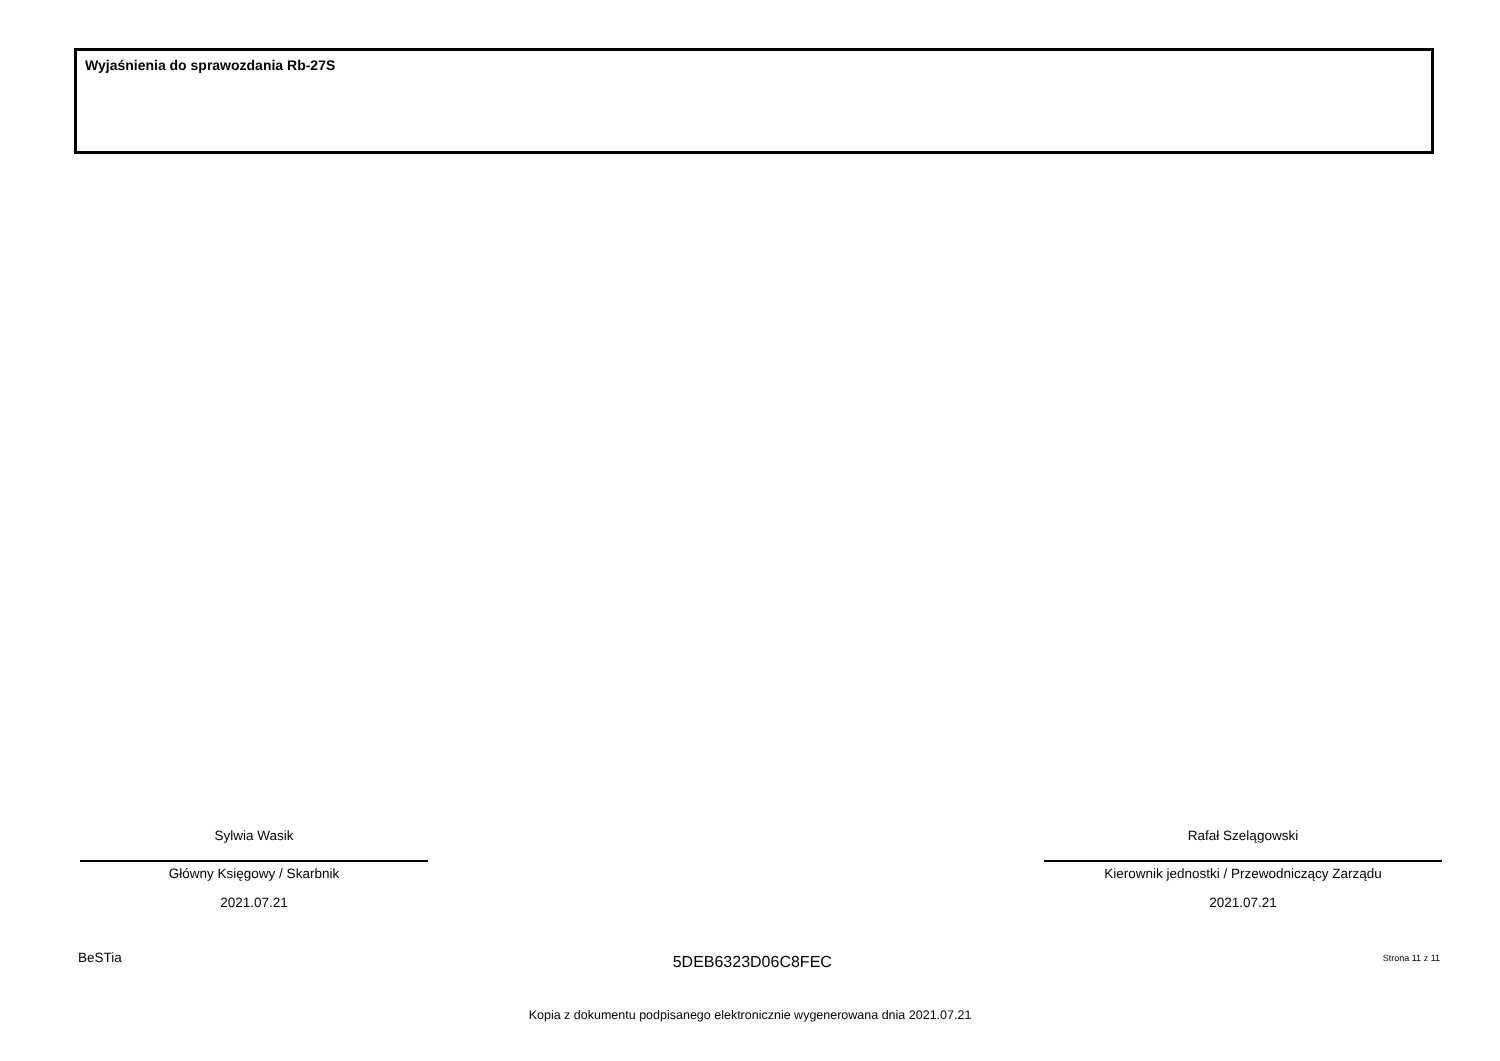Wyjaśnienia do sprawozdania Rb-27S
Sylwia Wasik
Główny Księgowy / Skarbnik
2021.07.21
Rafał Szelągowski
Kierownik jednostki / Przewodniczący Zarządu
2021.07.21
BeSTia 5DEB6323D06C8FEC Strona 11 z 11
Kopia z dokumentu podpisanego elektronicznie wygenerowana dnia 2021.07.21